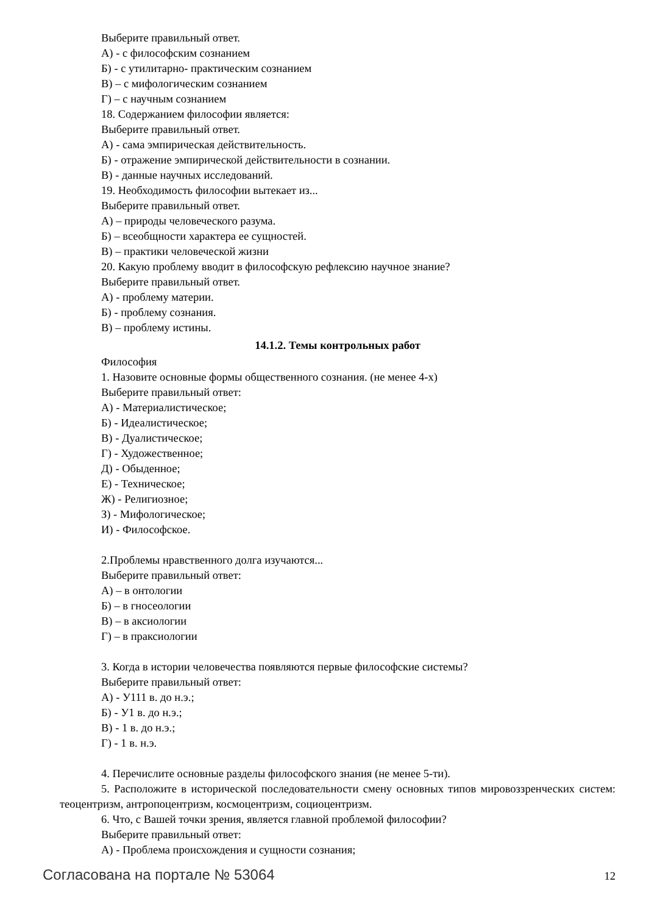Выберите правильный ответ.
А) - с философским сознанием
Б) - с утилитарно- практическим сознанием
В) – с мифологическим сознанием
Г) – с научным сознанием
18. Содержанием философии является:
Выберите правильный ответ.
А) - сама эмпирическая действительность.
Б) - отражение эмпирической действительности в сознании.
В) - данные научных исследований.
19. Необходимость философии вытекает из...
Выберите правильный ответ.
А) – природы человеческого разума.
Б) – всеобщности характера ее сущностей.
В) – практики человеческой жизни
20. Какую проблему вводит в философскую рефлексию научное знание?
Выберите правильный ответ.
А) - проблему материи.
Б) - проблему сознания.
В) – проблему истины.
14.1.2. Темы контрольных работ
Философия
1. Назовите основные формы общественного сознания. (не менее 4-х)
Выберите правильный ответ:
А) - Материалистическое;
Б) - Идеалистическое;
В) - Дуалистическое;
Г) - Художественное;
Д) - Обыденное;
Е) - Техническое;
Ж) - Религиозное;
З) - Мифологическое;
И) - Философское.
2.Проблемы нравственного долга изучаются...
Выберите правильный ответ:
А) – в онтологии
Б) – в гносеологии
В) – в аксиологии
Г) – в праксиологии
3. Когда в истории человечества появляются первые философские системы?
Выберите правильный ответ:
А) - У111 в. до н.э.;
Б) - У1 в. до н.э.;
В) - 1 в. до н.э.;
Г) - 1 в. н.э.
4. Перечислите основные разделы философского знания (не менее 5-ти).
5. Расположите в исторической последовательности смену основных типов мировоззренческих систем: теоцентризм, антропоцентризм, космоцентризм, социоцентризм.
6. Что, с Вашей точки зрения, является главной проблемой философии?
Выберите правильный ответ:
А) - Проблема происхождения и сущности сознания;
Согласована на портале № 53064 12